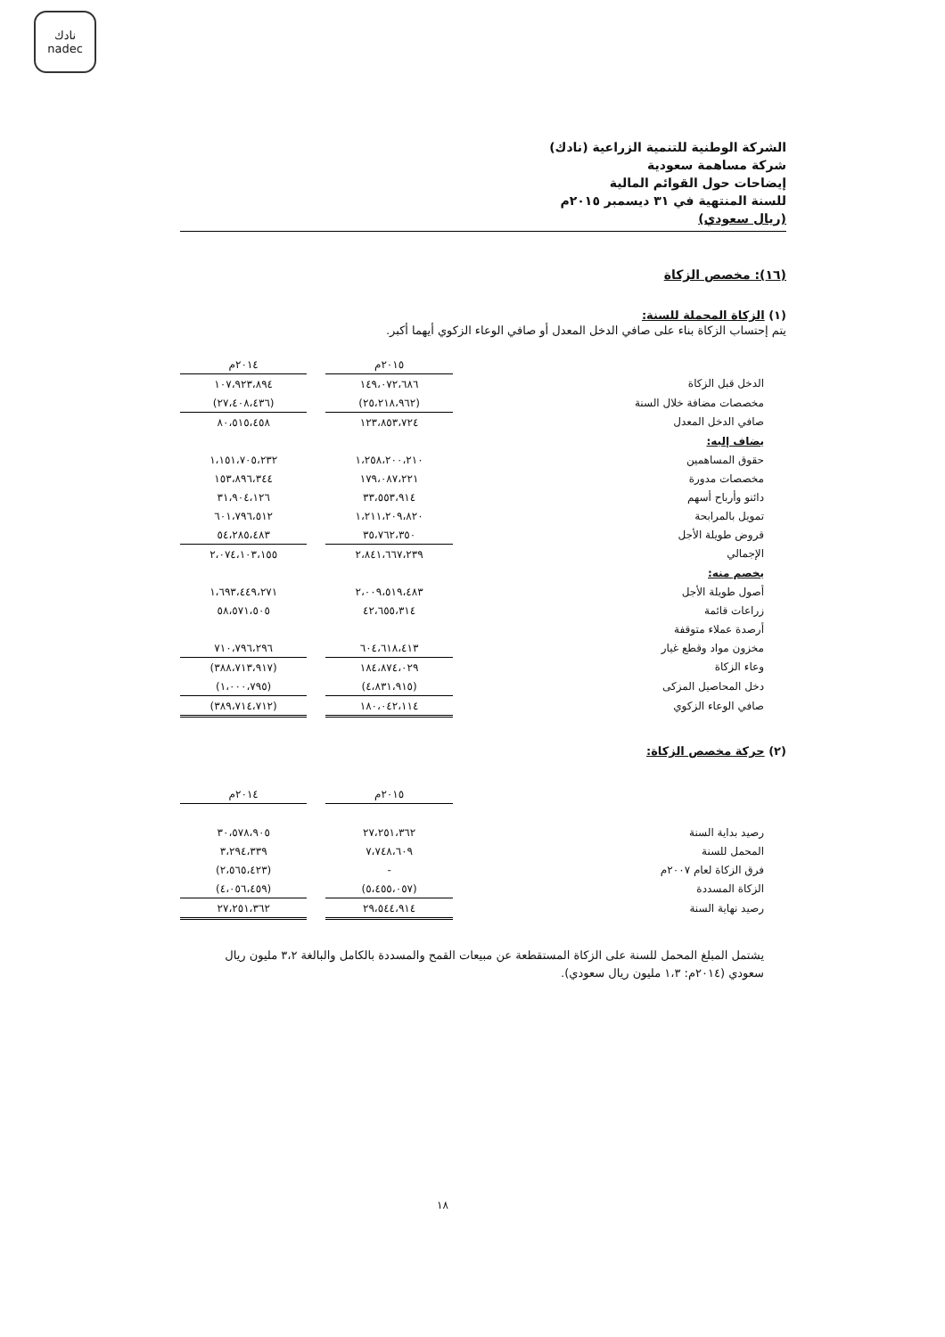نادك
nadec
الشركة الوطنية للتنمية الزراعية (نادك)
شركة مساهمة سعودية
إيضاحات حول القوائم المالية
للسنة المنتهية في ٣١ ديسمبر ٢٠١٥م
(ريال سعودي)
(١٦): مخصص الزكاة
(١) الزكاة المحملة للسنة:
يتم إحتساب الزكاة بناء على صافي الدخل المعدل أو صافي الوعاء الزكوي أيهما أكبر.
| | ٢٠١٥م | | ٢٠١٤م |
| الدخل قبل الزكاة | ١٤٩،٠٧٢،٦٨٦ | | ١٠٧،٩٢٣،٨٩٤ |
| مخصصات مضافة خلال السنة | (٢٥،٢١٨،٩٦٢) | | (٢٧،٤٠٨،٤٣٦) |
| صافي الدخل المعدل | ١٢٣،٨٥٣،٧٢٤ | | ٨٠،٥١٥،٤٥٨ |
| يضاف إليه: | | | |
| حقوق المساهمين | ١،٢٥٨،٢٠٠،٢١٠ | | ١،١٥١،٧٠٥،٢٣٢ |
| مخصصات مدورة | ١٧٩،٠٨٧،٢٢١ | | ١٥٣،٨٩٦،٣٤٤ |
| دائنو وأرباح أسهم | ٣٣،٥٥٣،٩١٤ | | ٣١،٩٠٤،١٢٦ |
| تمويل بالمرابحة | ١،٢١١،٢٠٩،٨٢٠ | | ٦٠١،٧٩٦،٥١٢ |
| قروض طويلة الأجل | ٣٥،٧٦٢،٣٥٠ | | ٥٤،٢٨٥،٤٨٣ |
| الإجمالي | ٢،٨٤١،٦٦٧،٢٣٩ | | ٢،٠٧٤،١٠٣،١٥٥ |
| يخصم منه: | | | |
| أصول طويلة الأجل | ٢،٠٠٩،٥١٩،٤٨٣ | | ١،٦٩٣،٤٤٩،٢٧١ |
| زراعات قائمة | ٤٢،٦٥٥،٣١٤ | | ٥٨،٥٧١،٥٠٥ |
| أرصدة عملاء متوقفة | | | |
| مخزون مواد وقطع غيار | ٦٠٤،٦١٨،٤١٣ | | ٧١٠،٧٩٦،٢٩٦ |
| وعاء الزكاة | ١٨٤،٨٧٤،٠٢٩ | | (٣٨٨،٧١٣،٩١٧) |
| دخل المحاصيل المزكى | (٤،٨٣١،٩١٥) | | (١،٠٠٠،٧٩٥) |
| صافي الوعاء الزكوي | ١٨٠،٠٤٢،١١٤ | | (٣٨٩،٧١٤،٧١٢) |
(٢) حركة مخصص الزكاة:
| | ٢٠١٥م | | ٢٠١٤م |
| رصيد بداية السنة | ٢٧،٢٥١،٣٦٢ | | ٣٠،٥٧٨،٩٠٥ |
| المحمل للسنة | ٧،٧٤٨،٦٠٩ | | ٣،٢٩٤،٣٣٩ |
| فرق الزكاة لعام ٢٠٠٧م | - | | (٢،٥٦٥،٤٢٣) |
| الزكاة المسددة | (٥،٤٥٥،٠٥٧) | | (٤،٠٥٦،٤٥٩) |
| رصيد نهاية السنة | ٢٩،٥٤٤،٩١٤ | | ٢٧،٢٥١،٣٦٢ |
يشتمل المبلغ المحمل للسنة على الزكاة المستقطعة عن مبيعات القمح والمسددة بالكامل والبالغة ٣،٢ مليون ريال سعودي (٢٠١٤م: ١،٣ مليون ريال سعودي).
١٨